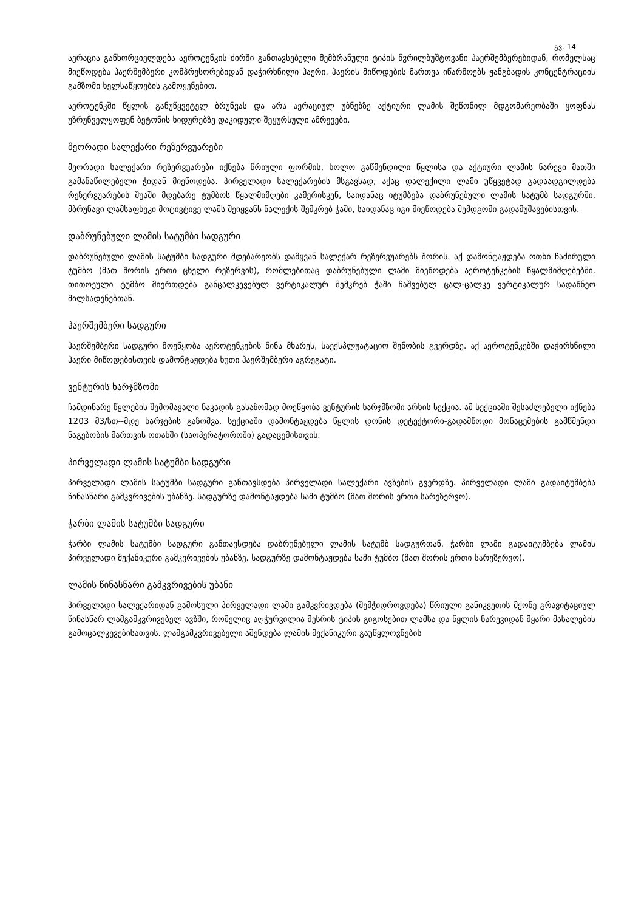გვ. 14
აერაცია განხორციელდება აეროტენკის ძირში განთავსებული მემბრანული ტიპის წვრილბუშტოვანი ჰაერშემბერებიდან, რომელსაც მიეწოდება ჰაერშემბერი კომპრესორებიდან დაჭირხნილი ჰაერი. ჰაერის მიწოდების მართვა იწარმოებს ჟანგბადის კონცენტრაციის გამზომი ხელსაწყოების გამოყენებით.
აეროტენკში წყლის განუწყვეტელ ბრუნვას და არა აერაციულ უბნებზე აქტიური ლამის შეწონილ მდგომარეობაში ყოფნას უზრუნველყოფენ ბეტონის ხიდურებზე დაკიდული შეყურსული ამრევები.
მეორადი სალექარი რეზერვუარები
მეორადი სალექარი რეზერვუარები იქნება წრიული ფორმის, ხოლო გაწმენდილი წყლისა და აქტიური ლამის ნარევი მათში გამანაწილებელი ჭიდან მიეწოდება. პირველადი სალექარების მსგავსად, აქაც დალექილი ლამი უწყვეტად გადაადგილდება რეზერვუარების შუაში მდებარე ტუმბოს წყალმიმღები კამერისკენ, საიდანაც იტუმბება დაბრუნებული ლამის სატუმბ სადგურში. მბრუნავი ლამსაფხეკი მოტივტივე ლამს შეიყვანს ნალექის შემკრებ ჭაში, საიდანაც იგი მიეწოდება შემდგომი გადამუშავებისთვის.
დაბრუნებული ლამის სატუმბი სადგური
დაბრუნებული ლამის სატუმბი სადგური მდებარეობს დამყვან სალექარ რეზერვუარებს შორის. აქ დამონტაჟდება ოთხი ჩაძირული ტუმბო (მათ შორის ერთი ცხელი რეზერვის), რომლებითაც დაბრუნებული ლამი მიეწოდება აეროტენკების წყალმიმღებებში. თითოეული ტუმბო მიერთდება განცალკევებულ ვერტიკალურ შემკრებ ჭაში ჩაშვებულ ცალ-ცალკე ვერტიკალურ სადაწნეო მილსადენებთან.
ჰაერშემბერი სადგური
ჰაერშემბერი სადგური მოეწყობა აეროტენკების წინა მხარეს, საექსპლუატაციო შენობის გვერდზე. აქ აეროტენკებში დაჭირხნილი ჰაერი მიწოდებისთვის დამონტაჟდება ხუთი ჰაერშემბერი აგრეგატი.
ვენტურის ხარჯმზომი
ჩამდინარე წყლების შემომავალი ნაკადის გასაზომად მოეწყობა ვენტურის ხარჯმზომი არხის სექცია. ამ სექციაში შესაძლებელი იქნება 1203 მ3/სთ--მდე ხარჯების გაზომვა. სექციაში დამონტაჟდება წყლის დონის დეტექტორი-გადამწოდი მონაცემების გამწმენდი ნაგებობის მართვის ოთახში (საოპერატოროში) გადაცემისთვის.
პირველადი ლამის სატუმბი სადგური
პირველადი ლამის სატუმბი სადგური განთავსდება პირველადი სალექარი ავზების გვერდზე. პირველადი ლამი გადაიტუმბება წინასწარი გამკვრივების უბანზე. სადგურზე დამონტაჟდება სამი ტუმბო (მათ შორის ერთი სარეზერვო).
ჭარბი ლამის სატუმბი სადგური
ჭარბი ლამის სატუმბი სადგური განთავსდება დაბრუნებული ლამის სატუმბ სადგურთან. ჭარბი ლამი გადაიტუმბება ლამის პირველადი მექანიკური გამკვრივების უბანზე. სადგურზე დამონტაჟდება სამი ტუმბო (მათ შორის ერთი სარეზერვო).
ლამის წინასწარი გამკვრივების უბანი
პირველადი სალექარიდან გამოსული პირველადი ლამი გამკვრივდება (შემჭიდროვდება) წრიული განიკვეთის მქონე გრავიტაციულ წინასწარ ლამგამკვრივებელ ავზში, რომელიც აღჭურვილია მესრის ტიპის გიგოსებით ლამსა და წყლის ნარევიდან მყარი მასალების გამოცალკევებისათვის. ლამგამკვრივებელი აშენდება ლამის მექანიკური გაუწყლოვნების